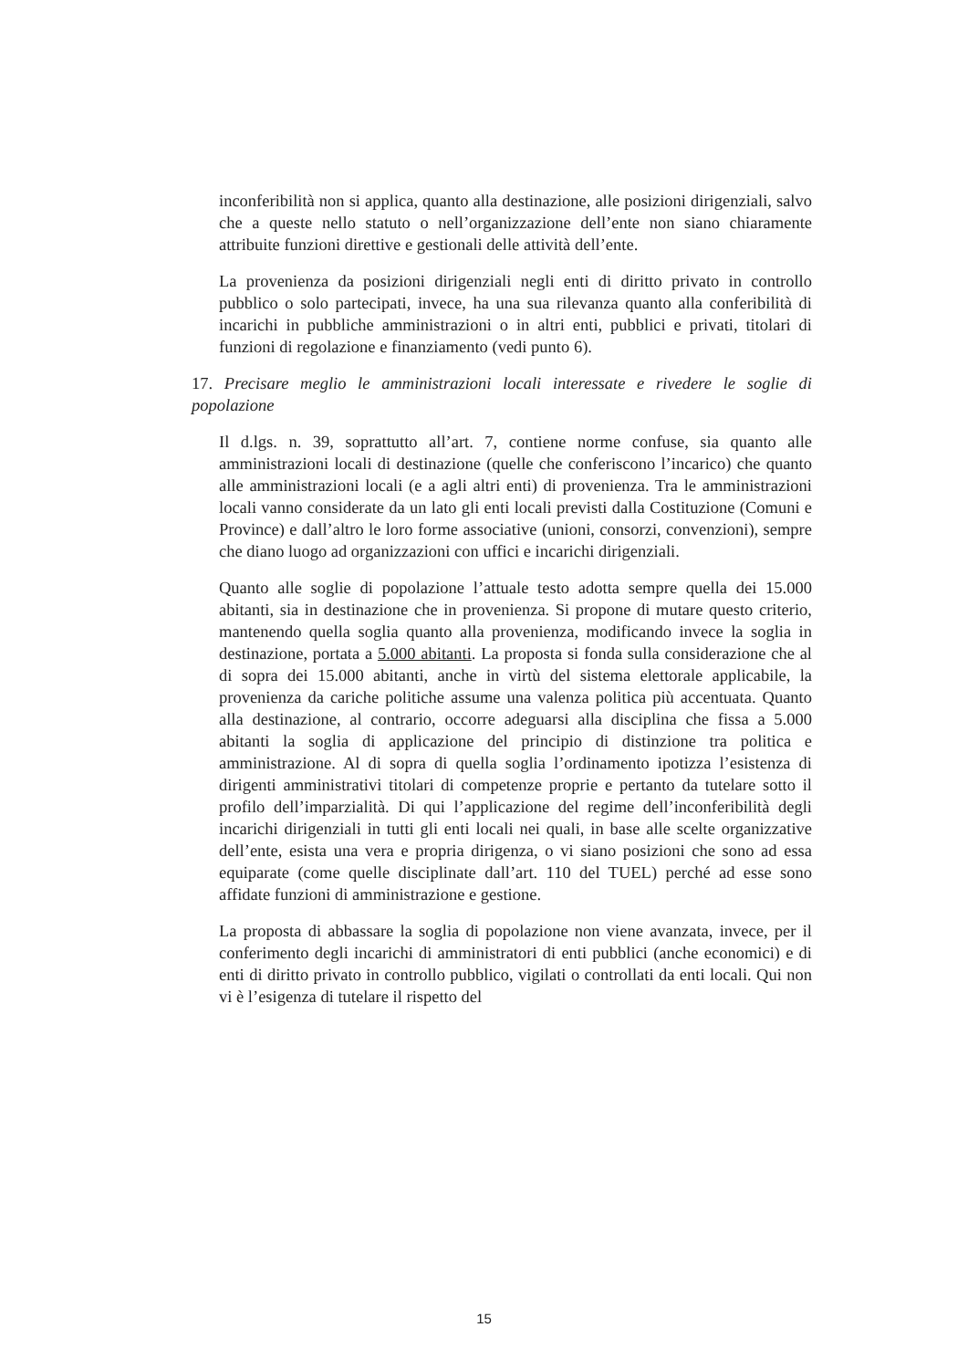inconferibilità non si applica, quanto alla destinazione, alle posizioni dirigenziali, salvo che a queste nello statuto o nell’organizzazione dell’ente non siano chiaramente attribuite funzioni direttive e gestionali delle attività dell’ente.
La provenienza da posizioni dirigenziali negli enti di diritto privato in controllo pubblico o solo partecipati, invece, ha una sua rilevanza quanto alla conferibilità di incarichi in pubbliche amministrazioni o in altri enti, pubblici e privati, titolari di funzioni di regolazione e finanziamento (vedi punto 6).
17. Precisare meglio le amministrazioni locali interessate e rivedere le soglie di popolazione
Il d.lgs. n. 39, soprattutto all’art. 7, contiene norme confuse, sia quanto alle amministrazioni locali di destinazione (quelle che conferiscono l’incarico) che quanto alle amministrazioni locali (e a agli altri enti) di provenienza. Tra le amministrazioni locali vanno considerate da un lato gli enti locali previsti dalla Costituzione (Comuni e Province) e dall’altro le loro forme associative (unioni, consorzi, convenzioni), sempre che diano luogo ad organizzazioni con uffici e incarichi dirigenziali.
Quanto alle soglie di popolazione l’attuale testo adotta sempre quella dei 15.000 abitanti, sia in destinazione che in provenienza. Si propone di mutare questo criterio, mantenendo quella soglia quanto alla provenienza, modificando invece la soglia in destinazione, portata a 5.000 abitanti. La proposta si fonda sulla considerazione che al di sopra dei 15.000 abitanti, anche in virtù del sistema elettorale applicabile, la provenienza da cariche politiche assume una valenza politica più accentuata. Quanto alla destinazione, al contrario, occorre adeguarsi alla disciplina che fissa a 5.000 abitanti la soglia di applicazione del principio di distinzione tra politica e amministrazione. Al di sopra di quella soglia l’ordinamento ipotizza l’esistenza di dirigenti amministrativi titolari di competenze proprie e pertanto da tutelare sotto il profilo dell’imparzialità. Di qui l’applicazione del regime dell’inconferibilità degli incarichi dirigenziali in tutti gli enti locali nei quali, in base alle scelte organizzative dell’ente, esista una vera e propria dirigenza, o vi siano posizioni che sono ad essa equiparate (come quelle disciplinate dall’art. 110 del TUEL) perché ad esse sono affidate funzioni di amministrazione e gestione.
La proposta di abbassare la soglia di popolazione non viene avanzata, invece, per il conferimento degli incarichi di amministratori di enti pubblici (anche economici) e di enti di diritto privato in controllo pubblico, vigilati o controllati da enti locali. Qui non vi è l’esigenza di tutelare il rispetto del
15